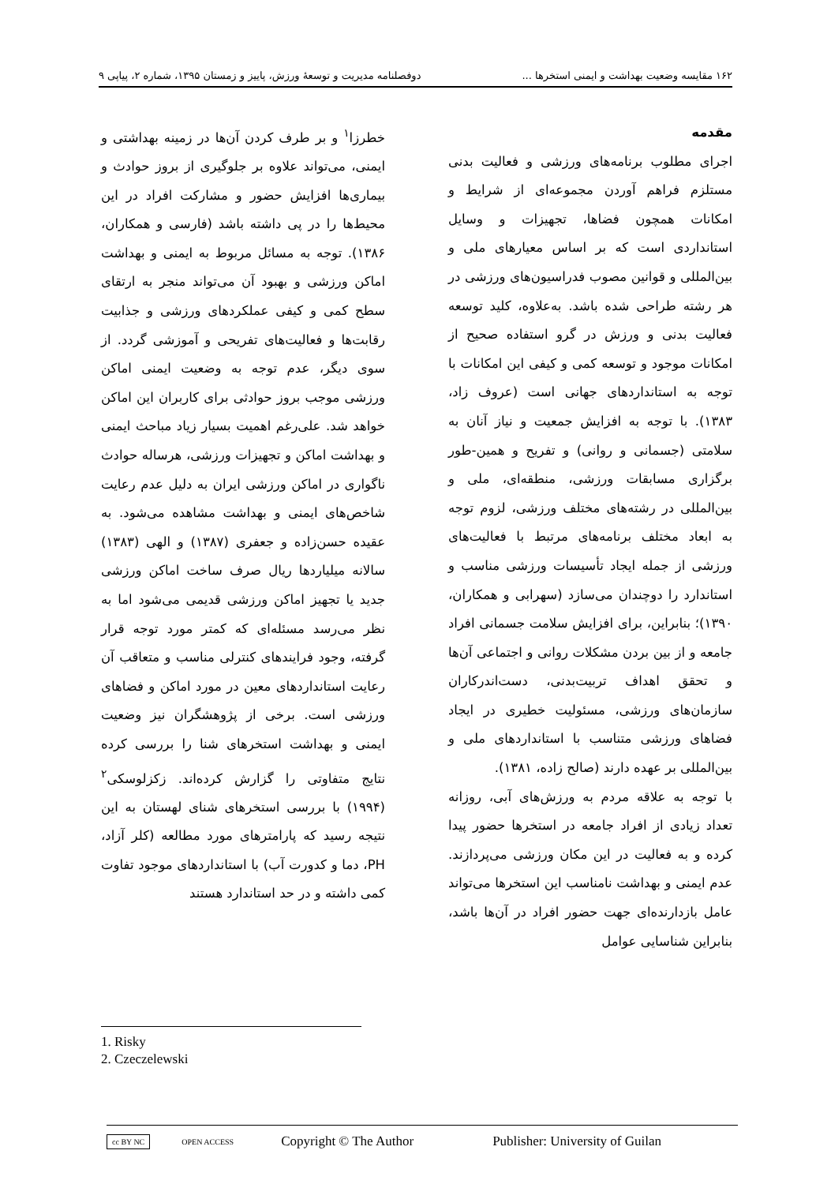۱۶۲ مقایسه وضعیت بهداشت و ایمنی استخرها ... دوفصلنامه مدیریت و توسعهٔ ورزش، پاییز و زمستان ۱۳۹۵، شماره ۲، پیاپی ۹
مقدمه
اجرای مطلوب برنامه‌های ورزشی و فعالیت بدنی مستلزم فراهم آوردن مجموعه‌ای از شرایط و امکانات همچون فضاها، تجهیزات و وسایل استانداردی است که بر اساس معیارهای ملی و بین‌المللی و قوانین مصوب فدراسیون‌های ورزشی در هر رشته طراحی شده باشد. به‌علاوه، کلید توسعه فعالیت بدنی و ورزش در گرو استفاده صحیح از امکانات موجود و توسعه کمی و کیفی این امکانات با توجه به استانداردهای جهانی است (عروف زاد، ۱۳۸۳). با توجه به افزایش جمعیت و نیاز آنان به سلامتی (جسمانی و روانی) و تفریح و همین-طور برگزاری مسابقات ورزشی، منطقه‌ای، ملی و بین‌المللی در رشته‌های مختلف ورزشی، لزوم توجه به ابعاد مختلف برنامه‌های مرتبط با فعالیت‌های ورزشی از جمله ایجاد تأسیسات ورزشی مناسب و استاندارد را دوچندان می‌سازد (سهرابی و همکاران، ۱۳۹۰)؛ بنابراین، برای افزایش سلامت جسمانی افراد جامعه و از بین بردن مشکلات روانی و اجتماعی آن‌ها و تحقق اهداف تربیت‌بدنی، دست‌اندرکاران سازمان‌های ورزشی، مسئولیت خطیری در ایجاد فضاهای ورزشی متناسب با استانداردهای ملی و بین‌المللی بر عهده دارند (صالح زاده، ۱۳۸۱).
با توجه به علاقه مردم به ورزش‌های آبی، روزانه تعداد زیادی از افراد جامعه در استخرها حضور پیدا کرده و به فعالیت در این مکان ورزشی می‌پردازند. عدم ایمنی و بهداشت نامناسب این استخرها می‌تواند عامل بازدارنده‌ای جهت حضور افراد در آن‌ها باشد، بنابراین شناسایی عوامل
خطرزا<sup>۱</sup> و بر طرف کردن آن‌ها در زمینه بهداشتی و ایمنی، می‌تواند علاوه بر جلوگیری از بروز حوادث و بیماری‌ها افزایش حضور و مشارکت افراد در این محیط‌ها را در پی داشته باشد (فارسی و همکاران، ۱۳۸۶). توجه به مسائل مربوط به ایمنی و بهداشت اماکن ورزشی و بهبود آن می‌تواند منجر به ارتقای سطح کمی و کیفی عملکردهای ورزشی و جذابیت رقابت‌ها و فعالیت‌های تفریحی و آموزشی گردد. از سوی دیگر، عدم توجه به وضعیت ایمنی اماکن ورزشی موجب بروز حوادثی برای کاربران این اماکن خواهد شد. علی‌رغم اهمیت بسیار زیاد مباحث ایمنی و بهداشت اماکن و تجهیزات ورزشی، هرساله حوادث ناگواری در اماکن ورزشی ایران به دلیل عدم رعایت شاخص‌های ایمنی و بهداشت مشاهده می‌شود. به عقیده حسن‌زاده و جعفری (۱۳۸۷) و الهی (۱۳۸۳) سالانه میلیاردها ریال صرف ساخت اماکن ورزشی جدید یا تجهیز اماکن ورزشی قدیمی می‌شود اما به نظر می‌رسد مسئله‌ای که کمتر مورد توجه قرار گرفته، وجود فرایندهای کنترلی مناسب و متعاقب آن رعایت استانداردهای معین در مورد اماکن و فضاهای ورزشی است. برخی از پژوهشگران نیز وضعیت ایمنی و بهداشت استخرهای شنا را بررسی کرده نتایج متفاوتی را گزارش کرده‌اند. زکزلوسکی<sup>۲</sup> (۱۹۹۴) با بررسی استخرهای شنای لهستان به این نتیجه رسید که پارامترهای مورد مطالعه (کلر آزاد، PH، دما و کدورت آب) با استانداردهای موجود تفاوت کمی داشته و در حد استاندارد هستند
1. Risky
2. Czeczelewski
cc BY NC OPEN ACCESS Copyright © The Author Publisher: University of Guilan